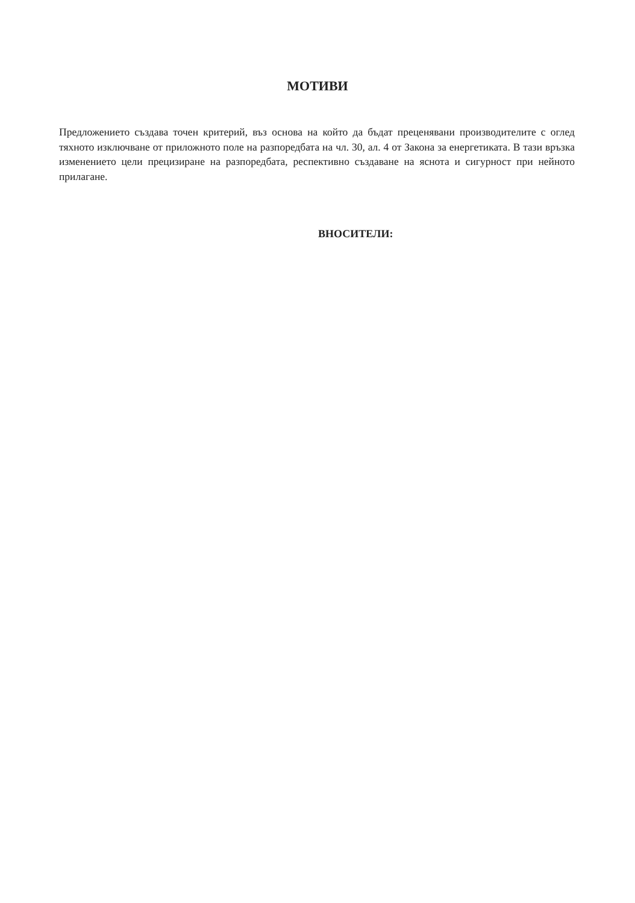МОТИВИ
Предложението създава точен критерий, въз основа на който да бъдат преценявани производителите с оглед тяхното изключване от приложното поле на разпоредбата на чл. 30, ал. 4 от Закона за енергетиката. В тази връзка изменението цели прецизиране на разпоредбата, респективно създаване на яснота и сигурност при нейното прилагане.
ВНОСИТЕЛИ: